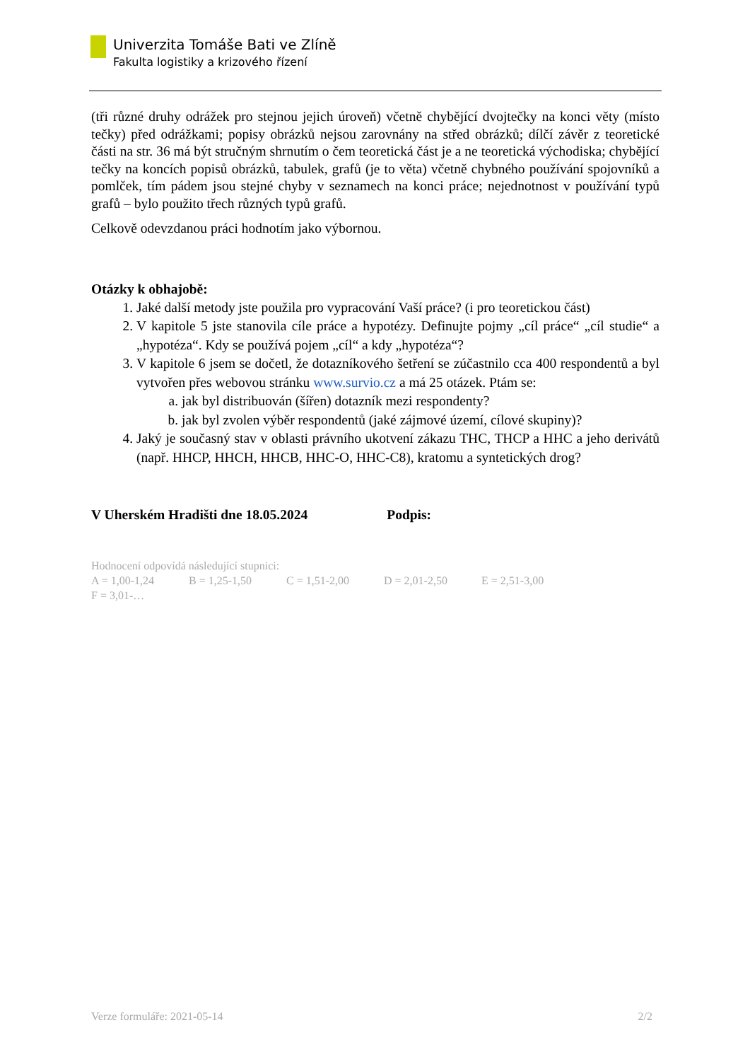Univerzita Tomáše Bati ve Zlíně
Fakulta logistiky a krizového řízení
(tři různé druhy odrážek pro stejnou jejich úroveň) včetně chybějící dvojtečky na konci věty (místo tečky) před odrážkami; popisy obrázků nejsou zarovnány na střed obrázků; dílčí závěr z teoretické části na str. 36 má být stručným shrnutím o čem teoretická část je a ne teoretická východiska; chybějící tečky na koncích popisů obrázků, tabulek, grafů (je to věta) včetně chybného používání spojovníků a pomlček, tím pádem jsou stejné chyby v seznamech na konci práce; nejednotnost v používání typů grafů – bylo použito třech různých typů grafů.
Celkově odevzdanou práci hodnotím jako výbornou.
Otázky k obhajobě:
1. Jaké další metody jste použila pro vypracování Vaší práce? (i pro teoretickou část)
2. V kapitole 5 jste stanovila cíle práce a hypotézy. Definujte pojmy „cíl práce“ „cíl studie“ a „hypotéza“. Kdy se používá pojem „cíl“ a kdy „hypotéza“?
3. V kapitole 6 jsem se dočetl, že dotazníkového šetření se zúčastnilo cca 400 respondentů a byl vytvořen přes webovou stránku www.survio.cz a má 25 otázek. Ptám se:
a. jak byl distribuován (šířen) dotazník mezi respondenty?
b. jak byl zvolen výběr respondentů (jaké zájmové území, cílové skupiny)?
4. Jaký je současný stav v oblasti právního ukotvení zákazu THC, THCP a HHC a jeho derivátů (např. HHCP, HHCH, HHCB, HHC-O, HHC-C8), kratomu a syntetických drog?
V Uherském Hradišti dne 18.05.2024 Podpis:
Hodnocení odpovídá následující stupnici:
A = 1,00-1,24 B = 1,25-1,50 C = 1,51-2,00 D = 2,01-2,50 E = 2,51-3,00 F = 3,01-…
Verze formuláře: 2021-05-14 2/2